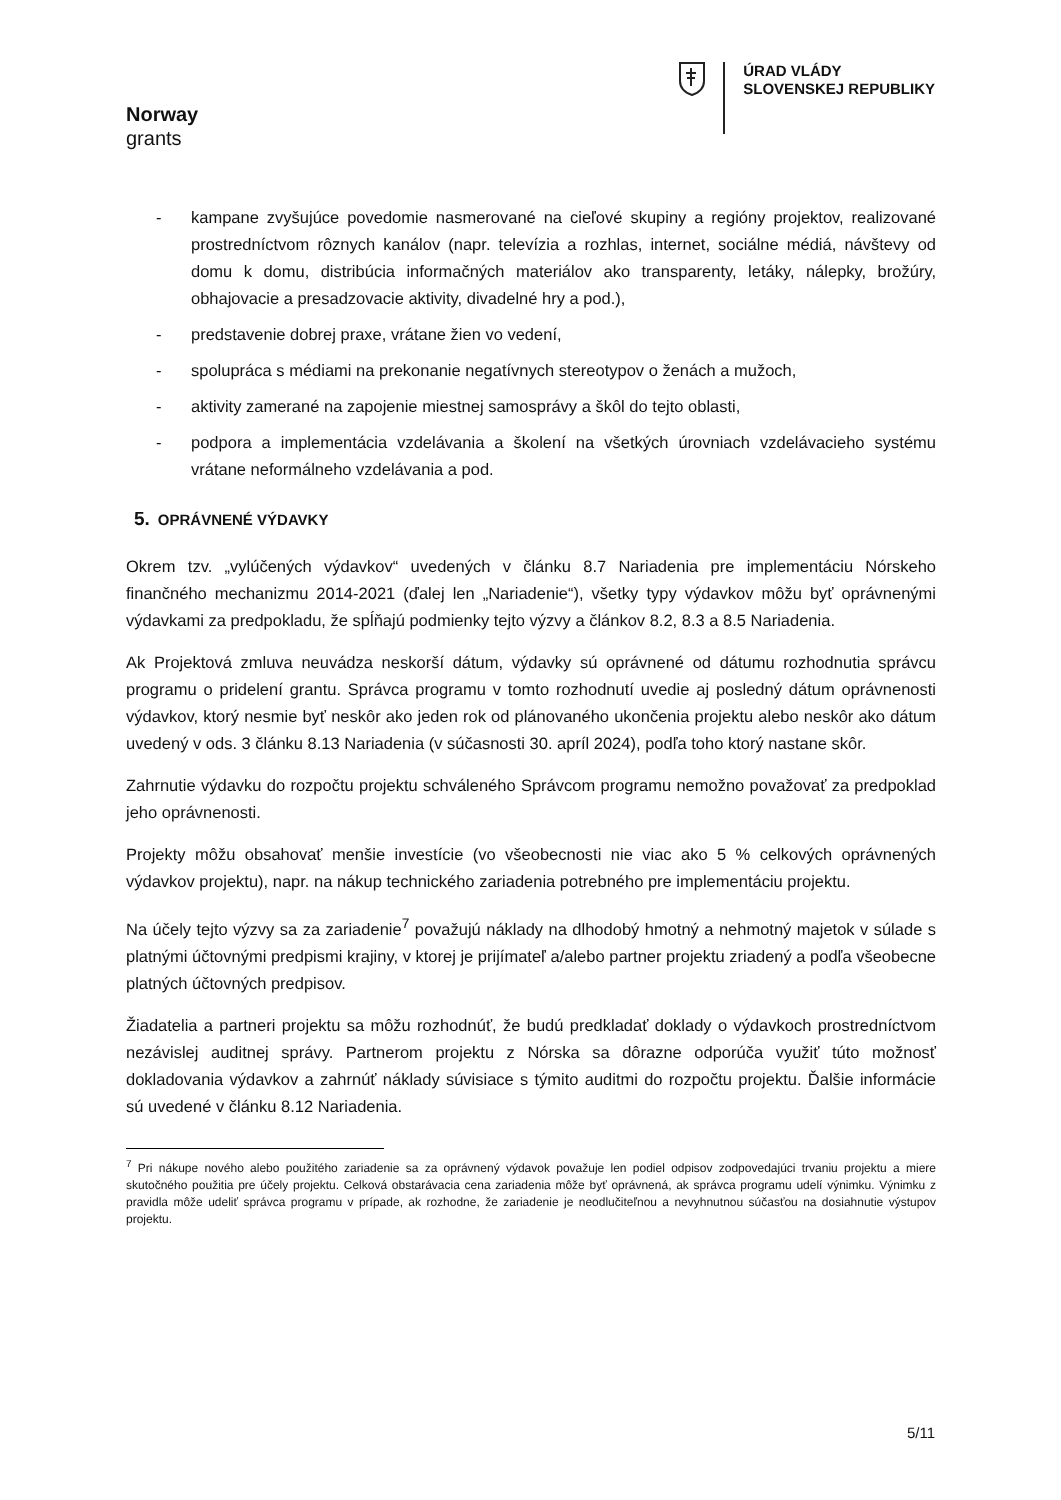Norway
grants
ÚRAD VLÁDY
SLOVENSKEJ REPUBLIKY
- kampane zvyšujúce povedomie nasmerované na cieľové skupiny a regióny projektov, realizované prostredníctvom rôznych kanálov (napr. televízia a rozhlas, internet, sociálne médiá, návštevy od domu k domu, distribúcia informačných materiálov ako transparenty, letáky, nálepky, brožúry, obhajovacie a presadzovacie aktivity, divadelné hry a pod.),
- predstavenie dobrej praxe, vrátane žien vo vedení,
- spolupráca s médiami na prekonanie negatívnych stereotypov o ženách a mužoch,
- aktivity zamerané na zapojenie miestnej samosprávy a škôl do tejto oblasti,
- podpora a implementácia vzdelávania a školení na všetkých úrovniach vzdelávacieho systému vrátane neformálneho vzdelávania a pod.
5. OPRÁVNENÉ VÝDAVKY
Okrem tzv. „vylúčených výdavkov“ uvedených v článku 8.7 Nariadenia pre implementáciu Nórskeho finančného mechanizmu 2014-2021 (ďalej len „Nariadenie“), všetky typy výdavkov môžu byť oprávnenými výdavkami za predpokladu, že spĺňajú podmienky tejto výzvy a článkov 8.2, 8.3 a 8.5 Nariadenia.
Ak Projektová zmluva neuvádza neskorší dátum, výdavky sú oprávnené od dátumu rozhodnutia správcu programu o pridelení grantu. Správca programu v tomto rozhodnutí uvedie aj posledný dátum oprávnenosti výdavkov, ktorý nesmie byť neskôr ako jeden rok od plánovaného ukončenia projektu alebo neskôr ako dátum uvedený v ods. 3 článku 8.13 Nariadenia (v súčasnosti 30. apríl 2024), podľa toho ktorý nastane skôr.
Zahrnutie výdavku do rozpočtu projektu schváleného Správcom programu nemožno považovať za predpoklad jeho oprávnenosti.
Projekty môžu obsahovať menšie investície (vo všeobecnosti nie viac ako 5 % celkových oprávnených výdavkov projektu), napr. na nákup technického zariadenia potrebného pre implementáciu projektu.
Na účely tejto výzvy sa za zariadenie<sup>7</sup> považujú náklady na dlhodobý hmotný a nehmotný majetok v súlade s platnými účtovnými predpismi krajiny, v ktorej je prijímateľ a/alebo partner projektu zriadený a podľa všeobecne platných účtovných predpisov.
Žiadatelia a partneri projektu sa môžu rozhodnúť, že budú predkladať doklady o výdavkoch prostredníctvom nezávislej auditnej správy. Partnerom projektu z Nórska sa dôrazne odporúča využiť túto možnosť dokladovania výdavkov a zahrnúť náklady súvisiace s týmito auditmi do rozpočtu projektu. Ďalšie informácie sú uvedené v článku 8.12 Nariadenia.
<sup>7</sup> Pri nákupe nového alebo použitého zariadenie sa za oprávnený výdavok považuje len podiel odpisov zodpovedajúci trvaniu projektu a miere skutočného použitia pre účely projektu. Celková obstarávacia cena zariadenia môže byť oprávnená, ak správca programu udelí výnimku. Výnimku z pravidla môže udeliť správca programu v prípade, ak rozhodne, že zariadenie je neodlučiteľnou a nevyhnutnou súčasťou na dosiahnutie výstupov projektu.
5/11